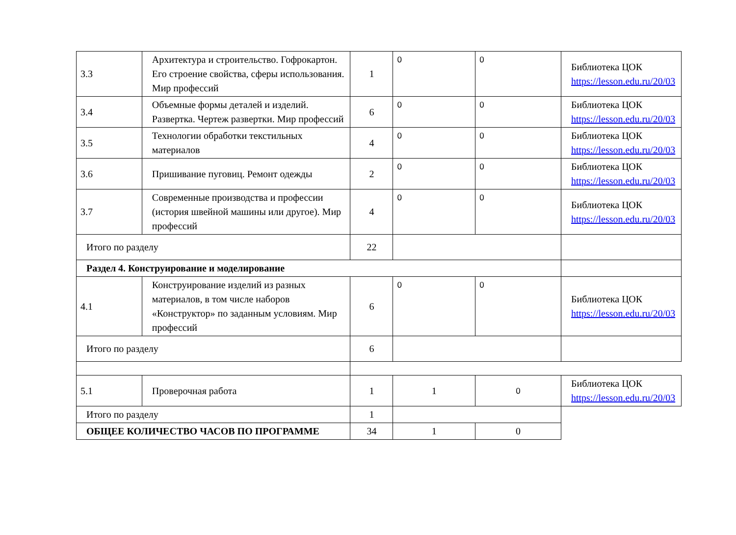| 3.3 | Архитектура и строительство. Гофрокартон. Его строение свойства, сферы использования. Мир профессий | 1 | 0 | 0 | Библиотека ЦОК https://lesson.edu.ru/20/03 |
| 3.4 | Объемные формы деталей и изделий. Развертка. Чертеж развертки. Мир профессий | 6 | 0 | 0 | Библиотека ЦОК https://lesson.edu.ru/20/03 |
| 3.5 | Технологии обработки текстильных материалов | 4 | 0 | 0 | Библиотека ЦОК https://lesson.edu.ru/20/03 |
| 3.6 | Пришивание пуговиц. Ремонт одежды | 2 | 0 | 0 | Библиотека ЦОК https://lesson.edu.ru/20/03 |
| 3.7 | Современные производства и профессии (история швейной машины или другое). Мир профессий | 4 | 0 | 0 | Библиотека ЦОК https://lesson.edu.ru/20/03 |
| Итого по разделу | | 22 | | | |
| Раздел 4. Конструирование и моделирование | | | | | |
| 4.1 | Конструирование изделий из разных материалов, в том числе наборов «Конструктор» по заданным условиям. Мир профессий | 6 | 0 | 0 | Библиотека ЦОК https://lesson.edu.ru/20/03 |
| Итого по разделу | | 6 | | | |
| 5.1 | Проверочная работа | 1 | 1 | 0 | Библиотека ЦОК https://lesson.edu.ru/20/03 |
| Итого по разделу | | 1 | | | |
| ОБЩЕЕ КОЛИЧЕСТВО ЧАСОВ ПО ПРОГРАММЕ | | 34 | 1 | 0 | |